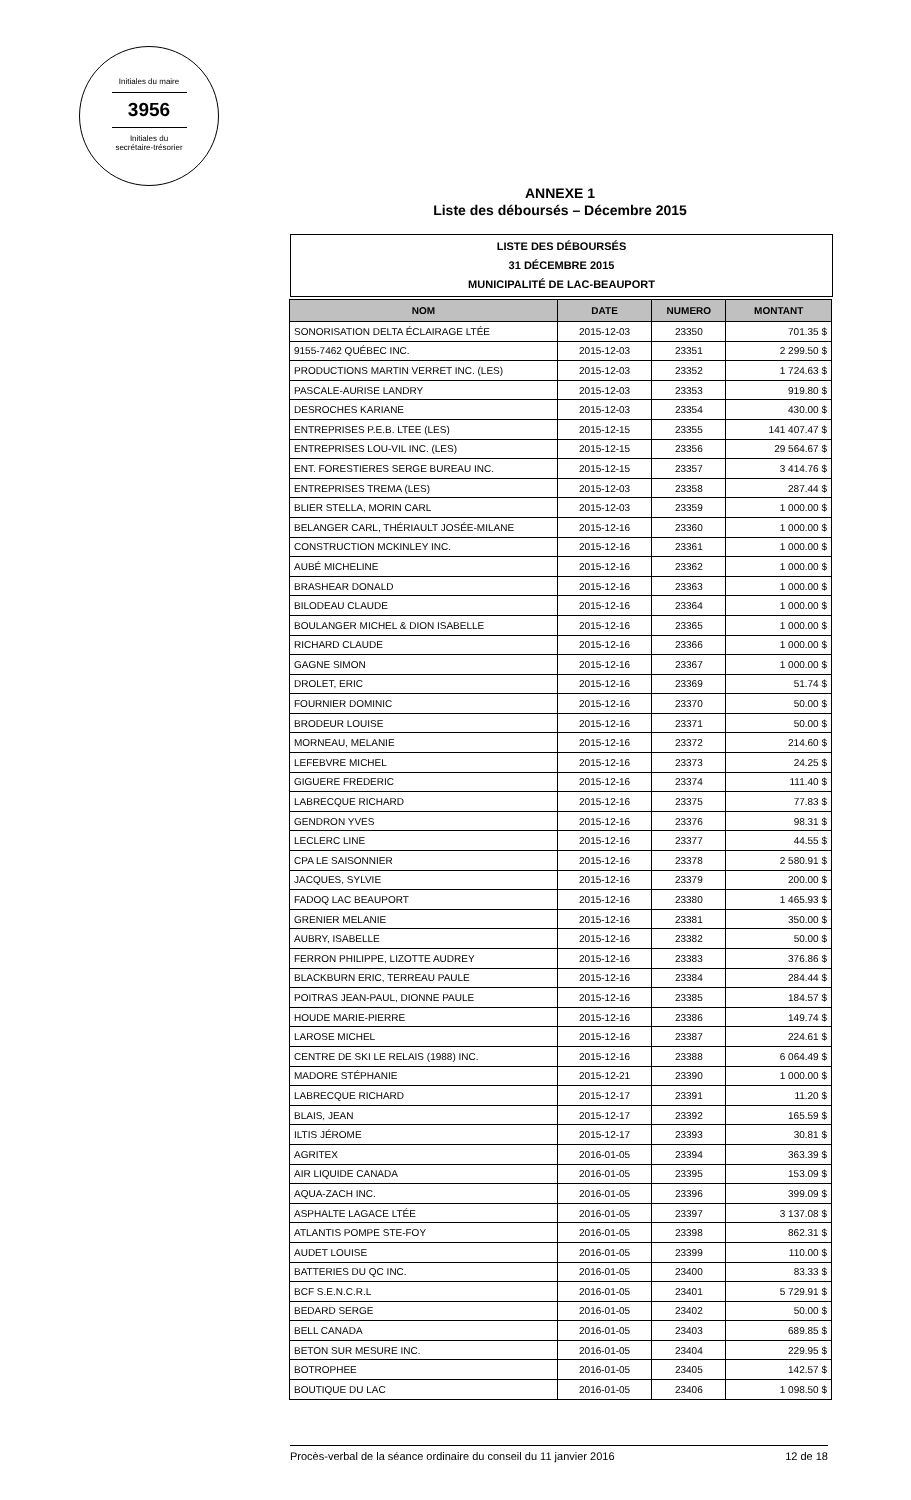Initiales du maire
3956
Initiales du
secrétaire-trésorier
ANNEXE 1
Liste des déboursés – Décembre 2015
LISTE DES DÉBOURSÉS
31 DÉCEMBRE 2015
MUNICIPALITÉ DE LAC-BEAUPORT
| NOM | DATE | NUMERO | MONTANT |
| --- | --- | --- | --- |
| SONORISATION DELTA ÉCLAIRAGE LTÉE | 2015-12-03 | 23350 | 701.35 $ |
| 9155-7462 QUÉBEC INC. | 2015-12-03 | 23351 | 2 299.50 $ |
| PRODUCTIONS MARTIN VERRET INC. (LES) | 2015-12-03 | 23352 | 1 724.63 $ |
| PASCALE-AURISE LANDRY | 2015-12-03 | 23353 | 919.80 $ |
| DESROCHES KARIANE | 2015-12-03 | 23354 | 430.00 $ |
| ENTREPRISES P.E.B. LTEE (LES) | 2015-12-15 | 23355 | 141 407.47 $ |
| ENTREPRISES LOU-VIL INC. (LES) | 2015-12-15 | 23356 | 29 564.67 $ |
| ENT. FORESTIERES SERGE BUREAU INC. | 2015-12-15 | 23357 | 3 414.76 $ |
| ENTREPRISES TREMA (LES) | 2015-12-03 | 23358 | 287.44 $ |
| BLIER STELLA, MORIN CARL | 2015-12-03 | 23359 | 1 000.00 $ |
| BELANGER CARL, THÉRIAULT JOSÉE-MILANE | 2015-12-16 | 23360 | 1 000.00 $ |
| CONSTRUCTION MCKINLEY INC. | 2015-12-16 | 23361 | 1 000.00 $ |
| AUBÉ MICHELINE | 2015-12-16 | 23362 | 1 000.00 $ |
| BRASHEAR DONALD | 2015-12-16 | 23363 | 1 000.00 $ |
| BILODEAU CLAUDE | 2015-12-16 | 23364 | 1 000.00 $ |
| BOULANGER MICHEL & DION ISABELLE | 2015-12-16 | 23365 | 1 000.00 $ |
| RICHARD CLAUDE | 2015-12-16 | 23366 | 1 000.00 $ |
| GAGNE SIMON | 2015-12-16 | 23367 | 1 000.00 $ |
| DROLET, ERIC | 2015-12-16 | 23369 | 51.74 $ |
| FOURNIER DOMINIC | 2015-12-16 | 23370 | 50.00 $ |
| BRODEUR LOUISE | 2015-12-16 | 23371 | 50.00 $ |
| MORNEAU, MELANIE | 2015-12-16 | 23372 | 214.60 $ |
| LEFEBVRE MICHEL | 2015-12-16 | 23373 | 24.25 $ |
| GIGUERE FREDERIC | 2015-12-16 | 23374 | 111.40 $ |
| LABRECQUE RICHARD | 2015-12-16 | 23375 | 77.83 $ |
| GENDRON YVES | 2015-12-16 | 23376 | 98.31 $ |
| LECLERC LINE | 2015-12-16 | 23377 | 44.55 $ |
| CPA LE SAISONNIER | 2015-12-16 | 23378 | 2 580.91 $ |
| JACQUES, SYLVIE | 2015-12-16 | 23379 | 200.00 $ |
| FADOQ LAC BEAUPORT | 2015-12-16 | 23380 | 1 465.93 $ |
| GRENIER MELANIE | 2015-12-16 | 23381 | 350.00 $ |
| AUBRY, ISABELLE | 2015-12-16 | 23382 | 50.00 $ |
| FERRON PHILIPPE, LIZOTTE AUDREY | 2015-12-16 | 23383 | 376.86 $ |
| BLACKBURN ERIC, TERREAU PAULE | 2015-12-16 | 23384 | 284.44 $ |
| POITRAS JEAN-PAUL, DIONNE PAULE | 2015-12-16 | 23385 | 184.57 $ |
| HOUDE MARIE-PIERRE | 2015-12-16 | 23386 | 149.74 $ |
| LAROSE MICHEL | 2015-12-16 | 23387 | 224.61 $ |
| CENTRE DE SKI LE RELAIS (1988) INC. | 2015-12-16 | 23388 | 6 064.49 $ |
| MADORE STÉPHANIE | 2015-12-21 | 23390 | 1 000.00 $ |
| LABRECQUE RICHARD | 2015-12-17 | 23391 | 11.20 $ |
| BLAIS, JEAN | 2015-12-17 | 23392 | 165.59 $ |
| ILTIS JÉROME | 2015-12-17 | 23393 | 30.81 $ |
| AGRITEX | 2016-01-05 | 23394 | 363.39 $ |
| AIR LIQUIDE CANADA | 2016-01-05 | 23395 | 153.09 $ |
| AQUA-ZACH INC. | 2016-01-05 | 23396 | 399.09 $ |
| ASPHALTE LAGACE LTÉE | 2016-01-05 | 23397 | 3 137.08 $ |
| ATLANTIS POMPE STE-FOY | 2016-01-05 | 23398 | 862.31 $ |
| AUDET LOUISE | 2016-01-05 | 23399 | 110.00 $ |
| BATTERIES DU QC INC. | 2016-01-05 | 23400 | 83.33 $ |
| BCF S.E.N.C.R.L | 2016-01-05 | 23401 | 5 729.91 $ |
| BEDARD SERGE | 2016-01-05 | 23402 | 50.00 $ |
| BELL CANADA | 2016-01-05 | 23403 | 689.85 $ |
| BETON SUR MESURE INC. | 2016-01-05 | 23404 | 229.95 $ |
| BOTROPHEE | 2016-01-05 | 23405 | 142.57 $ |
| BOUTIQUE DU LAC | 2016-01-05 | 23406 | 1 098.50 $ |
Procès-verbal de la séance ordinaire du conseil du 11 janvier 2016 12 de 18